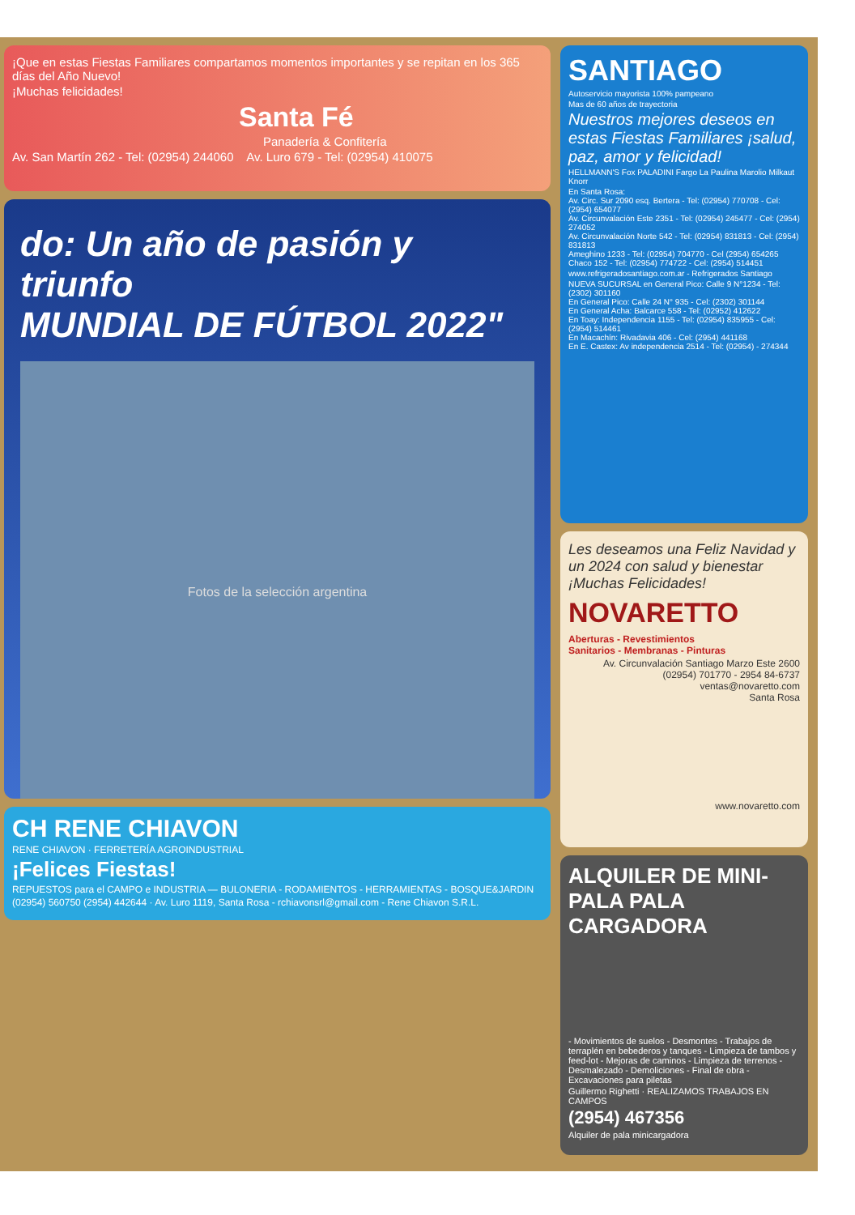¡Que en estas Fiestas Familiares compartamos momentos importantes y se repitan en los 365 días del Año Nuevo!
¡Muchas felicidades!
Santa Fé
Panadería & Confitería
Av. San Martín 262 - Tel: (02954) 244060 Av. Luro 679 - Tel: (02954) 410075
do: Un año de pasión y triunfo
MUNDIAL DE FÚTBOL 2022"
Fotos de la selección argentina
CH RENE CHIAVON
RENE CHIAVON · FERRETERÍA AGROINDUSTRIAL
¡Felices Fiestas!
REPUESTOS para el CAMPO e INDUSTRIA — BULONERIA - RODAMIENTOS - HERRAMIENTAS - BOSQUE&JARDIN
(02954) 560750 (2954) 442644 · Av. Luro 1119, Santa Rosa - rchiavonsrl@gmail.com - Rene Chiavon S.R.L.
SANTIAGO
Autoservicio mayorista 100% pampeano
Mas de 60 años de trayectoria
Nuestros mejores deseos en estas Fiestas Familiares ¡salud, paz, amor y felicidad!
HELLMANN'S Fox PALADINI Fargo La Paulina Marolio Milkaut Knorr
En Santa Rosa:
Av. Circ. Sur 2090 esq. Bertera - Tel: (02954) 770708 - Cel: (2954) 654077
Av. Circunvalación Este 2351 - Tel: (02954) 245477 - Cel: (2954) 274052
Av. Circunvalación Norte 542 - Tel: (02954) 831813 - Cel: (2954) 831813
Ameghino 1233 - Tel: (02954) 704770 - Cel (2954) 654265
Chaco 152 - Tel: (02954) 774722 - Cel: (2954) 514451
www.refrigeradosantiago.com.ar - Refrigerados Santiago
NUEVA SUCURSAL en General Pico: Calle 9 N°1234 - Tel: (2302) 301160
En General Pico: Calle 24 N° 935 - Cel: (2302) 301144
En General Acha: Balcarce 558 - Tel: (02952) 412622
En Toay: Independencia 1155 - Tel: (02954) 835955 - Cel: (2954) 514461
En Macachín: Rivadavia 406 - Cel: (2954) 441168
En E. Castex: Av independencia 2514 - Tel: (02954) - 274344
Les deseamos una Feliz Navidad y un 2024 con salud y bienestar ¡Muchas Felicidades!
NOVARETTO
Aberturas - Revestimientos
Sanitarios - Membranas - Pinturas
Av. Circunvalación Santiago Marzo Este 2600
(02954) 701770 - 2954 84-6737
ventas@novaretto.com
Santa Rosa
www.novaretto.com
ALQUILER DE MINI-PALA PALA CARGADORA
- Movimientos de suelos - Desmontes - Trabajos de terraplén en bebederos y tanques - Limpieza de tambos y feed-lot - Mejoras de caminos - Limpieza de terrenos - Desmalezado - Demoliciones - Final de obra - Excavaciones para piletas
Guillermo Righetti · REALIZAMOS TRABAJOS EN CAMPOS
(2954) 467356
Alquiler de pala minicargadora